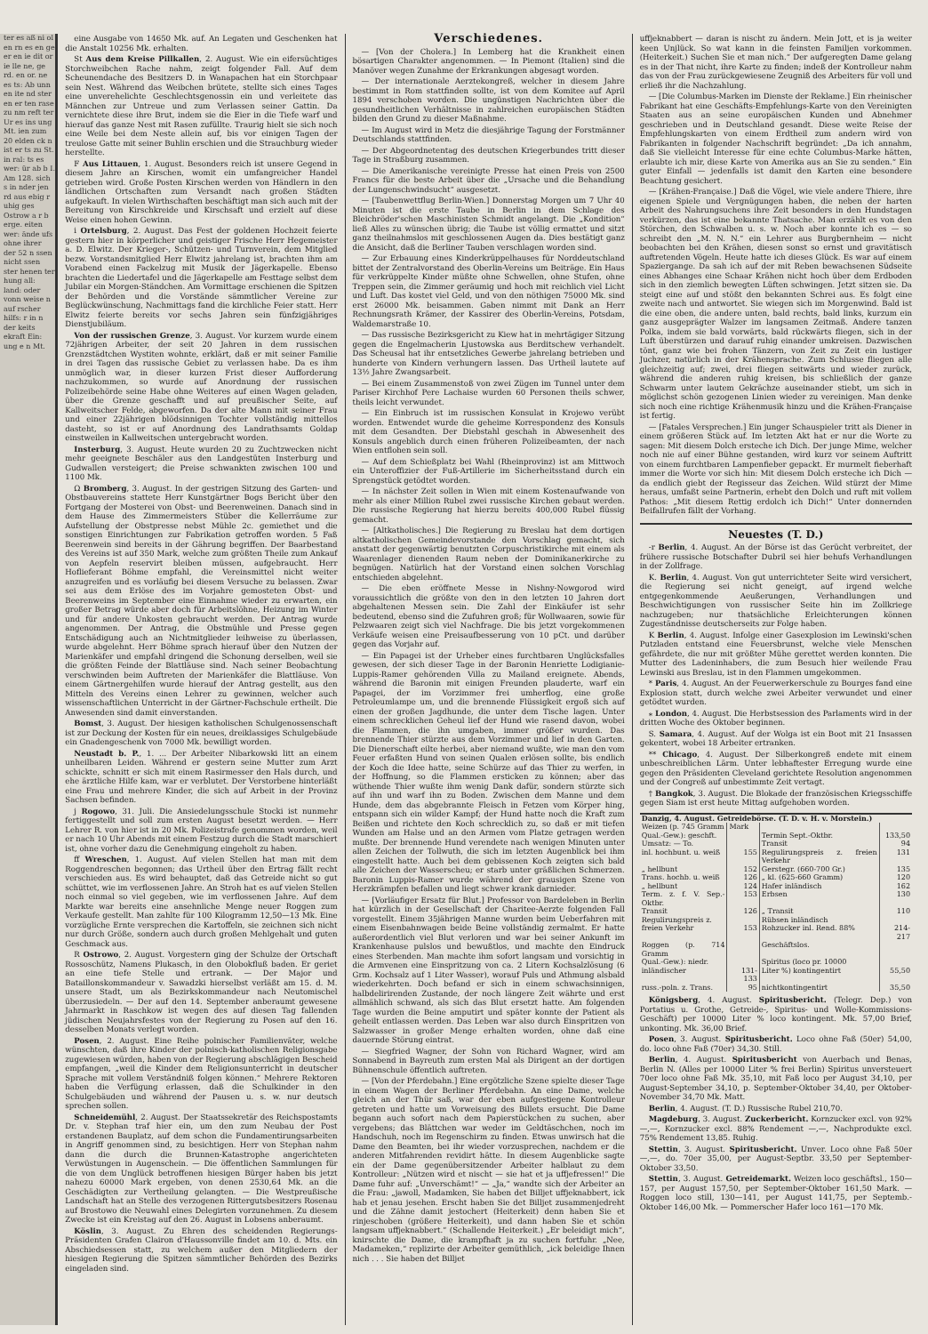ter es aß ni ol en rn es en ge er en ie dit or ie lle ne, ge rd. en or. ne es ts: Ab unn en ite nd ster en er ten rase zu nm reft ter Ur es ins ung Mt. ien zum 20 elden ck n ist er ts zu St. in ral: ts es wer: ür ab b I. Am 128. sich s in nder jen rd aus ebig r uhig ges Ostrow a r b erge. eiten wer: ände ufs ohne ihrer der 52 n ssen nicht ssen ster henen ter hung all: land: oder vonn weise n auf rscher hilfs: r in n der keits ekraft Ein: ung e n Mt.
eine Ausgabe von 14650 Mk. auf. An Legaten und Geschenken hat die Anstalt 10256 Mk. erhalten.
St Aus dem Kreise Pillkallen, 2. August. Wie ein eifersüchtiges Storchweibchen Rache nahm, zeigt folgender Fall. Auf dem Scheunendache des Besitzers D. in Wanapachen hat ein Storchpaar sein Nest. Während das Weibchen brütete, stellte sich eines Tages eine unverehelichte Geschlechtsgenossin ein und verleitete das Männchen zur Untreue und zum Verlassen seiner Gattin. Da vernichtete diese ihre Brut, indem sie die Eier in die Tiefe warf und hierauf das ganze Nest mit Rasen zufüllte. Traurig hielt sie sich noch eine Weile bei dem Neste allein auf, bis vor einigen Tagen der treulose Gatte mit seiner Buhlin erschien und die Strauchburg wieder herstellte.
F Aus Littauen, 1. August. Besonders reich ist unsere Gegend in diesem Jahre an Kirschen, womit ein umfangreicher Handel getrieben wird. Große Posten Kirschen werden von Händlern in den ländlichen Ortschaften zum Versandt nach großen Städten aufgekauft. In vielen Wirthschaften beschäftigt man sich auch mit der Bereitung von Kirschkreide und Kirschsaft und erzielt auf diese Weise einen hohen Gewinn.
i Ortelsburg, 2. August. Das Fest der goldenen Hochzeit feierte gestern hier in körperlicher und geistiger Frische Herr Hegemeister a. D. Elwitz. Der Krieger-, Schützen- und Turnverein, dem Mitglied bezw. Vorstandsmitglied Herr Elwitz jahrelang ist, brachten ihm am Vorabend einen Fackelzug mit Musik der Jägerkapelle. Ebenso brachten die Liedertafel und die Jägerkapelle am Festtage selbst dem Jubilar ein Morgen-Ständchen. Am Vormittage erschienen die Spitzen der Behörden und die Vorstände sämmtlicher Vereine zur Beglückwünschung, Nachmittags fand die kirchliche Feier statt. Herr Elwitz feierte bereits vor sechs Jahren sein fünfzigjähriges Dienstjubiläum.
Von der russischen Grenze, 3. August. Vor kurzem wurde einem 72jährigen Arbeiter, der seit 20 Jahren in dem russischen Grenzstädtchen Wystiten wohnte, erklärt, daß er mit seiner Familie in drei Tagen das russische Gebiet zu verlassen habe. Da es ihm unmöglich war, in dieser kurzen Frist dieser Aufforderung nachzukommen, so wurde auf Anordnung der russischen Polizeibehörde seine Habe ohne Weiteres auf einen Wagen geladen, über die Grenze geschafft und auf preußischer Seite, auf Kallweitscher Felde, abgeworfen. Da der alte Mann mit seiner Frau und einer 22jährigen blödsinnigen Tochter vollständig mittellos dasteht, so ist er auf Anordnung des Landrathsamts Goldap einstweilen in Kallweitschen untergebracht worden.
Insterburg, 3. August. Heute wurden 20 zu Zuchtzwecken nicht mehr geeignete Beschäler aus den Landgestüten Insterburg und Gudwallen versteigert; die Preise schwankten zwischen 100 und 1100 Mk.
Ω Bromberg, 3. August. In der gestrigen Sitzung des Garten- und Obstbauvereins stattete Herr Kunstgärtner Bogs Bericht über den Fortgang der Mosterei von Obst- und Beerenweinen. Danach sind in dem Hause des Zimmermeisters Stüber die Kellerräume zur Aufstellung der Obstpresse nebst Mühle 2c. gemiethet und die sonstigen Einrichtungen zur Fabrikation getroffen worden. 5 Faß Beerenwein sind bereits in der Gährung begriffen. Der Baarbestand des Vereins ist auf 350 Mark, welche zum größten Theile zum Ankauf von Aepfeln reservirt bleiben müssen, aufgebraucht. Herr Hoflieferant Böhme empfahl, die Vereinsmittel nicht weiter anzugreifen und es vorläufig bei diesem Versuche zu belassen. Zwar sei aus dem Erlöse des im Vorjahre gemosteten Obst- und Beerenweins im September eine Einnahme wieder zu erwarten, ein großer Betrag würde aber doch für Arbeitslöhne, Heizung im Winter und für andere Unkosten gebraucht werden. Der Antrag wurde angenommen. Der Antrag, die Obstmühle und Presse gegen Entschädigung auch an Nichtmitglieder leihweise zu überlassen, wurde abgelehnt. Herr Böhme sprach hierauf über den Nutzen der Marienkäfer und empfahl dringend die Schonung derselben, weil sie die größten Feinde der Blattläuse sind. Nach seiner Beobachtung verschwinden beim Auftreten der Marienkäfer die Blattläuse. Von einem Gärtnergehilfen wurde hierauf der Antrag gestellt, aus den Mitteln des Vereins einen Lehrer zu gewinnen, welcher auch wissenschaftlichen Unterricht in der Gärtner-Fachschule ertheilt. Die Anwesenden sind damit einverstanden.
Bomst, 3. August. Der hiesigen katholischen Schulgenossenschaft ist zur Deckung der Kosten für ein neues, dreiklassiges Schulgebäude ein Gnadengeschenk von 7000 Mk. bewilligt worden.
Neustadt b. P., 1. ... Der Arbeiter Nibarkowski litt an einem unheilbaren Leiden. Während er gestern seine Mutter zum Arzt schickte, schnitt er sich mit einem Rasirmesser den Hals durch, und ehe ärztliche Hilfe kam, war er verblutet. Der Verstorbene hinterläßt eine Frau und mehrere Kinder, die sich auf Arbeit in der Provinz Sachsen befinden.
j Rogowo, 31. Juli. Die Ansiedelungsschule Stocki ist nunmehr fertiggestellt und soll zum ersten August besetzt werden. — Herr Lehrer R. von hier ist in 20 Mk. Polizeistrafe genommen worden, weil er nach 10 Uhr Abends mit einem Festzug durch die Stadt marschiert ist, ohne vorher dazu die Genehmigung eingeholt zu haben.
ff Wreschen, 1. August. Auf vielen Stellen hat man mit dem Roggendreschen begonnen; das Urtheil über den Ertrag fällt recht verschieden aus. Es wird behauptet, daß das Getreide nicht so gut schüttet, wie im verflossenen Jahre. An Stroh hat es auf vielen Stellen noch einmal so viel gegeben, wie im verflossenen Jahre. Auf dem Markte war bereits eine ansehnliche Menge neuer Roggen zum Verkaufe gestellt. Man zahlte für 100 Kilogramm 12,50—13 Mk. Eine vorzügliche Ernte versprechen die Kartoffeln, sie zeichnen sich nicht nur durch Größe, sondern auch durch großen Mehlgehalt und guten Geschmack aus.
R Ostrowo, 2. August. Vorgestern ging der Schulze der Ortschaft Rossoschütz, Namens Plukasch, in den Olobokfluß baden. Er geriet an eine tiefe Stelle und ertrank. — Der Major und Bataillonskommandeur v. Sawadzki hierselbst verläßt am 15. d. M. unsere Stadt, um als Bezirkskommandeur nach Neutomischel überzusiedeln. — Der auf den 14. September anberaumt gewesene Jahrmarkt in Raschkow ist wegen des auf diesen Tag fallenden jüdischen Neujahrsfestes von der Regierung zu Posen auf den 16. desselben Monats verlegt worden.
Posen, 2. August. Eine Reihe polnischer Familienväter, welche wünschten, daß ihre Kinder der polnisch-katholischen Religionsgabe zugewiesen würden, haben von der Regierung abschlägigen Bescheid empfangen, „weil die Kinder dem Religionsunterricht in deutscher Sprache mit vollem Verständniß folgen können.“ Mehrere Rektoren haben die Verfügung erlassen, daß die Schulkinder in den Schulgebäuden und während der Pausen u. s. w. nur deutsch sprechen sollen.
Schneidemühl, 2. August. Der Staatssekretär des Reichspostamts Dr. v. Stephan traf hier ein, um den zum Neubau der Post erstandenen Bauplatz, auf dem schon die Fundamentirungsarbeiten in Angriff genommen sind, zu besichtigen. Herr von Stephan nahm dann die durch die Brunnen-Katastrophe angerichteten Verwüstungen in Augenschein. — Die öffentlichen Sammlungen für die von dem Unglück betroffenen hiesigen Bürger haben bis jetzt nahezu 60000 Mark ergeben, von denen 2530,64 Mk. an die Geschädigten zur Vertheilung gelangten. — Die Westpreußische Landschaft hat an Stelle des verzogenen Rittergutsbesitzers Rosenau auf Brostowo die Neuwahl eines Delegirten vorzunehmen. Zu diesem Zwecke ist ein Kreistag auf den 26. August in Lobsens anberaumt.
Köslin, 3. August. Zu Ehren des scheidenden Regierungs-Präsidenten Grafen Clairon d'Haussonville findet am 10. d. Mts. ein Abschiedsessen statt, zu welchem außer den Mitgliedern der hiesigen Regierung die Spitzen sämmtlicher Behörden des Bezirks eingeladen sind.
Verschiedenes.
— [Von der Cholera.] In Lemberg hat die Krankheit einen bösartigen Charakter angenommen. — In Piemont (Italien) sind die Manöver wegen Zunahme der Erkrankungen abgesagt worden.
— Der internationale Aerztekongreß, welcher in diesem Jahre bestimmt in Rom stattfinden sollte, ist von dem Komitee auf April 1894 verschoben worden. Die ungünstigen Nachrichten über die gesundheitlichen Verhältnisse in zahlreichen europäischen Städten bilden den Grund zu dieser Maßnahme.
— Im August wird in Metz die diesjährige Tagung der Forstmänner Deutschlands stattfinden.
— Der Abgeordnetentag des deutschen Kriegerbundes tritt dieser Tage in Straßburg zusammen.
— Die Amerikanische vereinigte Presse hat einen Preis von 2500 Francs für die beste Arbeit über die „Ursache und die Behandlung der Lungenschwindsucht“ ausgesetzt.
— [Taubenwettflug Berlin-Wien.] Donnerstag Morgen um 7 Uhr 40 Minuten ist die erste Taube in Berlin in dem Schlage des Bleichröder'schen Maschinisten Schmidt angelangt. Die „Kondition“ ließ Alles zu wünschen übrig; die Taube ist völlig ermattet und sitzt ganz theilnahmslos mit geschlossenen Augen da. Dies bestätigt ganz die Ansicht, daß die Berliner Tauben verschlagen worden sind.
— Zur Erbauung eines Kinderkrüppelhauses für Norddeutschland bittet der Zentralvorstand des Oberlin-Vereins um Beiträge. Ein Haus für verkrüppelte Kinder müßte ohne Schwellen, ohne Stufen, ohne Treppen sein, die Zimmer geräumig und hoch mit reichlich viel Licht und Luft. Das kostet viel Geld, und von den nöthigen 75000 Mk. sind erst 26000 Mk. beisammen. Gaben nimmt mit Dank an Herr Rechnungsrath Krämer, der Kassirer des Oberlin-Vereins, Potsdam, Waldemarstraße 10.
— Das russische Bezirksgericht zu Kiew hat in mehrtägiger Sitzung gegen die Engelmacherin Ljustowska aus Berditschew verhandelt. Das Scheusal hat ihr entsetzliches Gewerbe jahrelang betrieben und hunderte von Kindern verhungern lassen. Das Urtheil lautete auf 13½ Jahre Zwangsarbeit.
— Bei einem Zusammenstoß von zwei Zügen im Tunnel unter dem Pariser Kirchhof Pere Lachaise wurden 60 Personen theils schwer, theils leicht verwundet.
— Ein Einbruch ist im russischen Konsulat in Krojewo verübt worden. Entwendet wurde die geheime Korrespondenz des Konsuls mit dem Gesandten. Der Diebstahl geschah in Abwesenheit des Konsuls angeblich durch einen früheren Polizeibeamten, der nach Wien entflohen sein soll.
— Auf dem Schießplatz bei Wahl (Rheinprovinz) ist am Mittwoch ein Unteroffizier der Fuß-Artillerie im Sicherheitsstand durch ein Sprengstück getödtet worden.
— In nächster Zeit sollen in Wien mit einem Kostenaufwande von mehr als einer Million Rubel zwei russische Kirchen gebaut werden. Die russische Regierung hat hierzu bereits 400,000 Rubel flüssig gemacht.
— [Altkatholisches.] Die Regierung zu Breslau hat dem dortigen altkatholischen Gemeindevorstande den Vorschlag gemacht, sich anstatt der gegenwärtig benutzten Corpuschristikirche mit einem als Waarenlager dienenden Raum neben der Dominikanerkirche zu begnügen. Natürlich hat der Vorstand einen solchen Vorschlag entschieden abgelehnt.
— Die eben eröffnete Messe in Nishny-Nowgorod wird voraussichtlich die größte von den in den letzten 10 Jahren dort abgehaltenen Messen sein. Die Zahl der Einkäufer ist sehr bedeutend, ebenso sind die Zufuhren groß; für Wollwaaren, sowie für Pelzwaaren zeigt sich viel Nachfrage. Die bis jetzt vorgekommenen Verkäufe weisen eine Preisaufbesserung von 10 pCt. und darüber gegen das Vorjahr auf.
— Ein Papagei ist der Urheber eines furchtbaren Unglücksfalles gewesen, der sich dieser Tage in der Baronin Henriette Lodigianie-Luppis-Ramer gehörenden Villa zu Mailand ereignete. Abends, während die Baronin mit einigen Freunden plauderte, warf ein Papagei, der im Vorzimmer frei umherflog, eine große Petroleumlampe um, und die brennende Flüssigkeit ergoß sich auf einen der großen Jagdhunde, die unter dem Tische lagen. Unter einem schrecklichen Geheul lief der Hund wie rasend davon, wobei die Flammen, die ihn umgaben, immer größer wurden. Das brennende Thier stürzte aus dem Vorzimmer und lief in den Garten. Die Dienerschaft eilte herbei, aber niemand wußte, wie man den vom Feuer erfaßten Hund von seinen Qualen erlösen sollte, bis endlich der Koch die Idee hatte, seine Schürze auf das Thier zu werfen, in der Hoffnung, so die Flammen ersticken zu können; aber das wüthende Thier wußte ihm wenig Dank dafür, sondern stürzte sich auf ihn und warf ihn zu Boden. Zwischen dem Manne und dem Hunde, dem das abgebrannte Fleisch in Fetzen vom Körper hing, entspann sich ein wilder Kampf; der Hund hatte noch die Kraft zum Beißen und richtete den Koch schrecklich zu, so daß er mit tiefen Wunden am Halse und an den Armen vom Platze getragen werden mußte. Der brennende Hund verendete nach wenigen Minuten unter allen Zeichen der Tollwuth, die sich im letzten Augenblick bei ihm eingestellt hatte. Auch bei dem gebissenen Koch zeigten sich bald alle Zeichen der Wasserscheu; er starb unter gräßlichen Schmerzen. Baronin Luppis-Ramer wurde während der grausigen Szene von Herzkrämpfen befallen und liegt schwer krank darnieder.
— [Vorläufiger Ersatz für Blut.] Professor von Bardeleben in Berlin hat kürzlich in der Gesellschaft der Charitee-Aerzte folgenden Fall vorgestellt. Einem 35jährigen Manne wurden beim Ueberfahren mit einem Eisenbahnwagen beide Beine vollständig zermalmt. Er hatte außerordentlich viel Blut verloren und war bei seiner Ankunft im Krankenhause pulslos und bewußtlos, und machte den Eindruck eines Sterbenden. Man machte ihm sofort langsam und vorsichtig in die Armvenen eine Einspritzung von ca. 2 Litern Kochsalzlösung (6 Grm. Kochsalz auf 1 Liter Wasser), worauf Puls und Athmung alsbald wiederkehrten. Doch befand er sich in einem schwachsinnigen, halbdelirirenden Zustande, der noch längere Zeit währte und erst allmählich schwand, als sich das Blut ersetzt hatte. Am folgenden Tage wurden die Beine amputirt und später konnte der Patient als geheilt entlassen werden. Das Leben war also durch Einspritzen von Salzwasser in großer Menge erhalten worden, ohne daß eine dauernde Störung eintrat.
— Siegfried Wagner, der Sohn von Richard Wagner, wird am Sonnabend in Bayreuth zum ersten Mal als Dirigent an der dortigen Bühnenschule öffentlich auftreten.
— [Von der Pferdebahn.] Eine ergötzliche Szene spielte dieser Tage in einem Wagen der Berliner Pferdebahn. An eine Dame, welche gleich an der Thür saß, war der eben aufgestiegene Kontrolleur getreten und hatte um Vorweisung des Billets ersucht. Die Dame begann auch sofort nach dem Papierstückchen zu suchen, aber vergebens; das Blättchen war weder im Geldtäschchen, noch im Handschuh, noch im Regenschirm zu finden. Etwas unwirsch hat die Dame den Beamten, bei ihr wieder vorzusprechen, nachdem er die anderen Mitfahrenden revidirt hätte. In diesem Augenblicke sagte ein der Dame gegenübersitzender Arbeiter halblaut zu dem Kontrolleur: „Nützen wird et nischt — sie hat et ja uffjefressen!“ Die Dame fuhr auf: „Unverschämt!“ — „Ja,“ wandte sich der Arbeiter an die Frau: „jawoll, Madamken, Sie haben det Billjet uffjeknabbert, ick hab et jenau jesehen. Erscht haben Sie det Billjet zusammenjedreht und die Zähne damit jestochert (Heiterkeit) denn haben Sie et rinjeschoben (größere Heiterkeit), und dann haben Sie et schön langsam uffjeknabbert.“ (Schallende Heiterkeit.) „Er beleidigt mich“, knirschte die Dame, die krampfhaft ja zu suchen fortfuhr. „Nee, Madameken,“ replizirte der Arbeiter gemüthlich, „ick beleidige Ihnen nich . . . Sie haben det Billjet
uffjeknabbert — daran is nischt zu ändern. Mein Jott, et is ja weiter keen Unjlück. So wat kann in die feinsten Familjen vorkommen. (Heiterkeit.) Suchen Sie et man nich.“ Der aufgeregten Dame gelang es in der That nicht, ihre Karte zu finden; indeß der Kontrolleur nahm das von der Frau zurückgewiesene Zeugniß des Arbeiters für voll und erließ ihr die Nachzahlung.
— [Die Columbus-Marken im Dienste der Reklame.] Ein rheinischer Fabrikant hat eine Geschäfts-Empfehlungs-Karte von den Vereinigten Staaten aus an seine europäischen Kunden und Abnehmer geschrieben und in Deutschland gesandt. Diese weite Reise der Empfehlungskarten von einem Erdtheil zum andern wird von Fabrikanten in folgender Nachschrift begründet: „Da ich annahm, daß Sie vielleicht Interesse für eine echte Columbus-Marke hätten, erlaubte ich mir, diese Karte von Amerika aus an Sie zu senden.“ Ein guter Einfall — jedenfalls ist damit den Karten eine besondere Beachtung gesichert.
— [Krähen-Française.] Daß die Vögel, wie viele andere Thiere, ihre eigenen Spiele und Vergnügungen haben, die neben der harten Arbeit des Nahrungsuchens ihre Zeit besonders in den Hundstagen verkürzen, das ist eine bekannte Thatsache. Man erzählt es von den Störchen, den Schwalben u. s. w. Noch aber konnte ich es — so schreibt den „M. N. N.“ ein Lehrer aus Burgbernheim — nicht beobachten bei den Krähen, diesen sonst so ernst und gravitätisch auftretenden Vögeln. Heute hatte ich dieses Glück. Es war auf einem Spaziergange. Da sah ich auf der mit Reben bewachsenen Südseite eines Abhanges eine Schaar Krähen nicht hoch über dem Erdboden sich in den ziemlich bewegten Lüften schwingen. Jetzt sitzen sie. Da steigt eine auf und stößt den bekannten Schrei aus. Es folgt eine zweite nach und antwortet. Sie wiegen sich im Morgenwind. Bald ist die eine oben, die andere unten, bald rechts, bald links, kurzum ein ganz ausgeprägter Walzer im langsamen Zeitmaß. Andere tanzen Polka, indem sie bald vorwärts, bald rückwärts fliegen, sich in der Luft überstürzen und darauf ruhig einander umkreisen. Dazwischen tönt, ganz wie bei frohen Tänzern, von Zeit zu Zeit ein lustiger Juchzer, natürlich in der Krähensprache. Zum Schlusse fliegen alle gleichzeitig auf; zwei, drei fliegen seitwärts und wieder zurück, während die anderen ruhig kreisen, bis schließlich der ganze Schwarm unter lautem Gekrächze auseinander stiebt, um sich in möglichst schön gezogenen Linien wieder zu vereinigen. Man denke sich noch eine richtige Krähenmusik hinzu und die Krähen-Française ist fertig.
— [Fatales Versprechen.] Ein junger Schauspieler tritt als Diener in einem größeren Stück auf. Im letzten Akt hat er nur die Worte zu sagen: Mit diesem Dolch ersteche ich Dich. Der junge Mime, welcher noch nie auf einer Bühne gestanden, wird kurz vor seinem Auftritt von einem furchtbaren Lampenfieber gepackt. Er murmelt fieberhaft immer die Worte vor sich hin: Mit diesem Dolch ersteche ich Dich — da endlich giebt der Regisseur das Zeichen. Wild stürzt der Mime heraus, umfaßt seine Partnerin, erhebt den Dolch und ruft mit vollem Pathos: „Mit diesem Rettig erdolch ich Dich!“ Unter donnernden Beifallrufen fällt der Vorhang.
Neuestes (T. D.)
-r Berlin, 4. August. An der Börse ist das Gerücht verbreitet, der frühere russische Botschafter Dubril sei hier behufs Verhandlungen in der Zollfrage.
K. Berlin, 4. August. Von gut unterrichteter Seite wird versichert, die Regierung sei nicht geneigt, auf irgend welche entgegenkommende Aeußerungen, Verhandlungen und Beschwichtigungen von russischer Seite hin im Zollkriege nachzugeben; nur thatsächliche Erleichterungen können Zugeständnisse deutscherseits zur Folge haben.
K Berlin, 4. August. Infolge einer Gasexplosion im Lewinski'schen Putzladen entstand eine Feuersbrunst, welche viele Menschen gefährdete, die nur mit größter Mühe gerettet werden konnten. Die Mutter des Ladeninhabers, die zum Besuch hier weilende Frau Lewinski aus Breslau, ist in den Flammen umgekommen.
* Paris, 4. August. An der Feuerwerkerschule zu Bourges fand eine Explosion statt, durch welche zwei Arbeiter verwundet und einer getödtet wurden.
⁎ London, 4. August. Die Herbstsession des Parlaments wird in der dritten Woche des Oktober beginnen.
S. Samara, 4. August. Auf der Wolga ist ein Boot mit 21 Insassen gekentert, wobei 18 Arbeiter ertranken.
** Chicago, 4. August. Der Silberkongreß endete mit einem unbeschreiblichen Lärm. Unter lebhaftester Erregung wurde eine gegen den Präsidenten Cleveland gerichtete Resolution angenommen und der Congreß auf unbestimmte Zeit vertagt.
† Bangkok, 3. August. Die Blokade der französischen Kriegsschiffe gegen Siam ist erst heute Mittag aufgehoben worden.
| Danzig , 4. August. Getreidebörse. (T. D. v. H. v. Morstein.) | | | |
| --- | --- | --- | --- |
| Weizen (p. 745 Gramm | Mark | | |
| Qual.-Gew.): geschft. | | Termin Sept.-Oktbr. | 133,50 |
| Umsatz: — To. | | Transit | 94 |
| inl. hochbunt. u. weiß | 155 | Regulirungspreis z. freien Verkehr | 131 |
| „ hellbunt | 152 | Gerstegr. (660-700 Gr.) | 135 |
| Trans. hochb. u. weiß | 126 | „ kl. (625-660 Gramm) | 120 |
| „ hellbunt | 124 | Hafer inländisch | 162 |
| Term. z. f. V. Sep.-Oktbr. | 153 | Erbsen | 130 |
| Transit | 126 | „ Transit | 110 |
| Regulirungspreis z. | | Rübsen inländisch | |
| freien Verkehr | 153 | Rohzucker inl. Rend. 88% | 214-217 |
| Roggen (p. 714 Gramm | | Geschäftslos. | |
| Qual.-Gew.): niedr. | | Spiritus (loco pr. 10000 | |
| inländischer | 131-133 | Liter %) kontingentirt | 55,50 |
| russ.-poln. z. Trans. | 95 | nichtkontingentirt | 35,50 |
Königsberg, 4. August. Spiritusbericht. (Telegr. Dep.) von Portatius u. Grothe, Getreide-, Spiritus- und Wolle-Kommissions-Geschäft) per 10000 Liter % loco kontingent. Mk. 57,00 Brief, unkonting. Mk. 36,00 Brief.
Posen, 3. August. Spiritusbericht. Loco ohne Faß (50er) 54,00, do. loco ohne Faß (70er) 34,30. Still.
Berlin, 4. August. Spiritusbericht von Auerbach und Benas, Berlin N. (Alles per 10000 Liter % frei Berlin) Spiritus unversteuert 70er loco ohne Faß Mk. 35,10, mit Faß loco per August 34,10, per August-September 34,10, p. September-Oktober 34,40, per Oktober-November 34,70 Mk. Matt.
Berlin, 4. August. (T. D.) Russische Rubel 210,70.
Magdeburg, 3. August. Zuckerbericht. Kornzucker excl. von 92% —,—, Kornzucker excl. 88% Rendement —,—, Nachprodukte excl. 75% Rendement 13,85. Ruhig.
Stettin, 3. August. Spiritusbericht. Unver. Loco ohne Faß 50er —,—, do. 70er 35,00, per August-Septbr. 33,50 per September-Oktober 33,50.
Stettin, 3. August. Getreidemarkt. Weizen loco geschäftsl., 150—157, per August 157,50, per September-Oktober 161,50 Mark. — Roggen loco still, 130—141, per August 141,75, per Septemb.-Oktober 146,00 Mk. — Pommerscher Hafer loco 161—170 Mk.